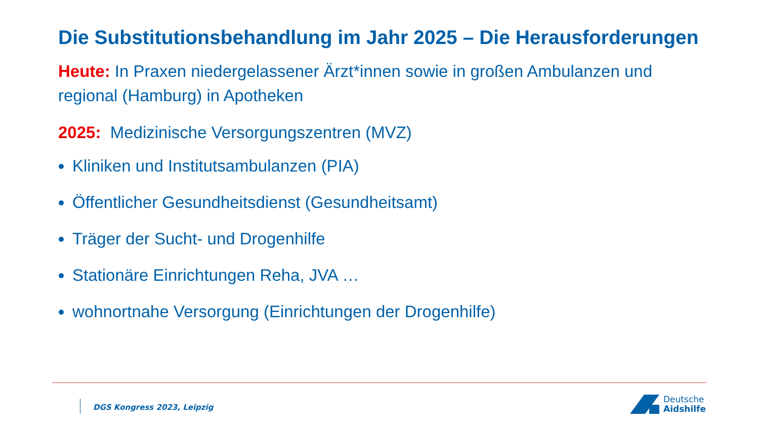Die Substitutionsbehandlung im Jahr 2025 – Die Herausforderungen
Heute: In Praxen niedergelassener Ärzt*innen sowie in großen Ambulanzen und regional (Hamburg) in Apotheken
2025: Medizinische Versorgungszentren (MVZ)
Kliniken und Institutsambulanzen (PIA)
Öffentlicher Gesundheitsdienst (Gesundheitsamt)
Träger der Sucht- und Drogenhilfe
Stationäre Einrichtungen Reha, JVA …
wohnortnahe Versorgung (Einrichtungen der Drogenhilfe)
DGS Kongress 2023, Leipzig
Deutsche
Aidshilfe